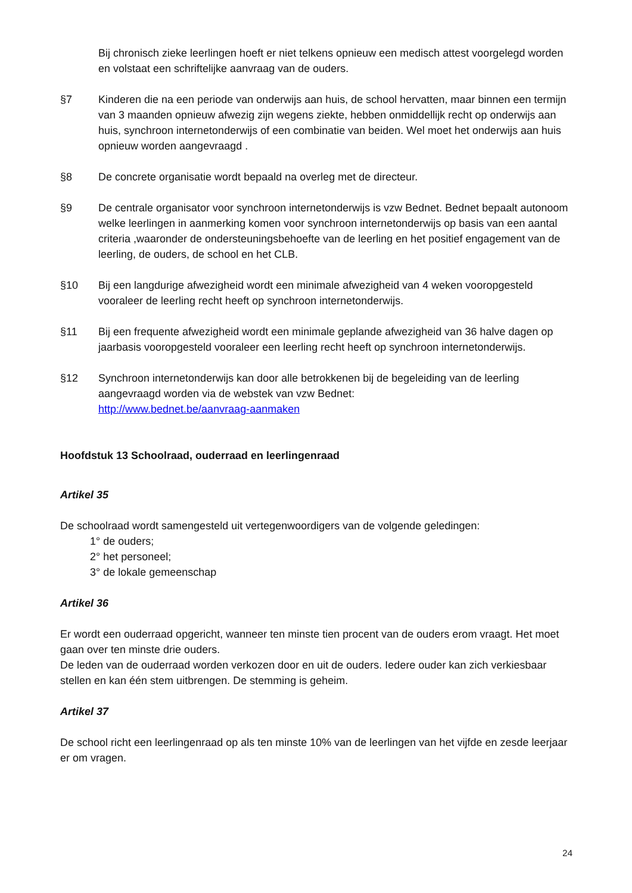Bij chronisch zieke leerlingen hoeft er niet telkens opnieuw een medisch attest voorgelegd worden en volstaat een schriftelijke aanvraag van de ouders.
§7 Kinderen die na een periode van onderwijs aan huis, de school hervatten, maar binnen een termijn van 3 maanden opnieuw afwezig zijn wegens ziekte, hebben onmiddellijk recht op onderwijs aan huis, synchroon internetonderwijs of een combinatie van beiden. Wel moet het onderwijs aan huis opnieuw worden aangevraagd .
§8 De concrete organisatie wordt bepaald na overleg met de directeur.
§9 De centrale organisator voor synchroon internetonderwijs is vzw Bednet. Bednet bepaalt autonoom welke leerlingen in aanmerking komen voor synchroon internetonderwijs op basis van een aantal criteria ,waaronder de ondersteuningsbehoefte van de leerling en het positief engagement van de leerling, de ouders, de school en het CLB.
§10 Bij een langdurige afwezigheid wordt een minimale afwezigheid van 4 weken vooropgesteld vooraleer de leerling recht heeft op synchroon internetonderwijs.
§11 Bij een frequente afwezigheid wordt een minimale geplande afwezigheid van 36 halve dagen op jaarbasis vooropgesteld vooraleer een leerling recht heeft op synchroon internetonderwijs.
§12 Synchroon internetonderwijs kan door alle betrokkenen bij de begeleiding van de leerling aangevraagd worden via de webstek van vzw Bednet:
http://www.bednet.be/aanvraag-aanmaken
Hoofdstuk 13 Schoolraad, ouderraad en leerlingenraad
Artikel 35
De schoolraad wordt samengesteld uit vertegenwoordigers van de volgende geledingen:
1° de ouders;
2° het personeel;
3° de lokale gemeenschap
Artikel 36
Er wordt een ouderraad opgericht, wanneer ten minste tien procent van de ouders erom vraagt. Het moet gaan over ten minste drie ouders.
De leden van de ouderraad worden verkozen door en uit de ouders. Iedere ouder kan zich verkiesbaar stellen en kan één stem uitbrengen. De stemming is geheim.
Artikel 37
De school richt een leerlingenraad op als ten minste 10% van de leerlingen van het vijfde en zesde leerjaar er om vragen.
24